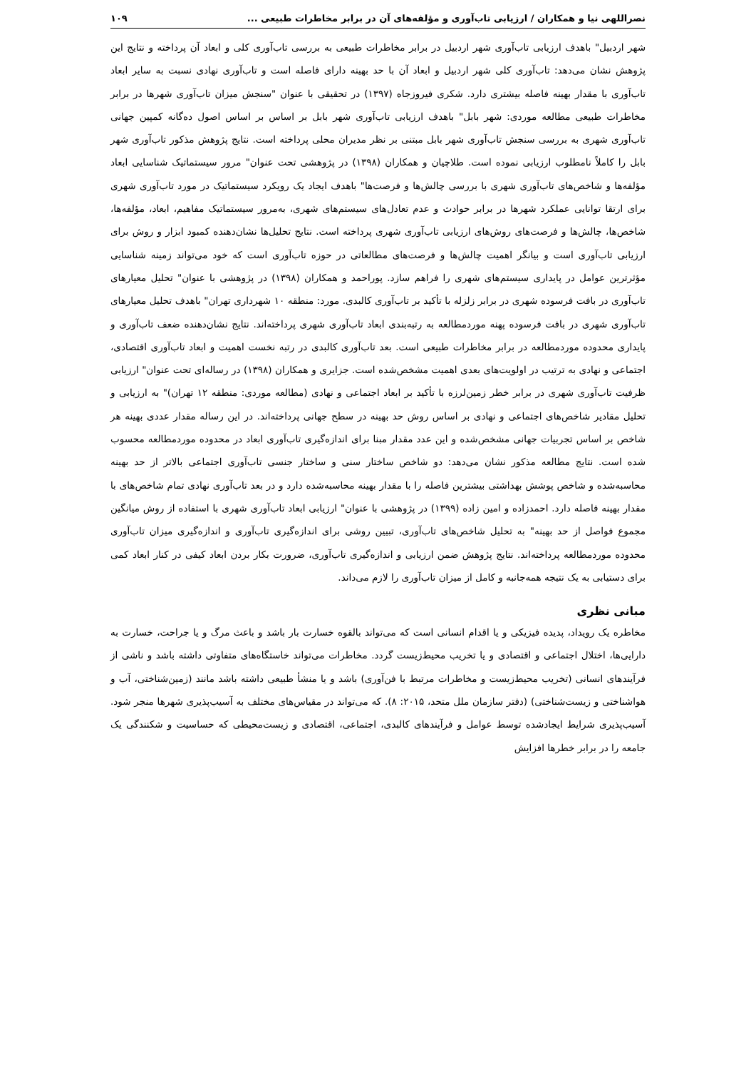نصراللهی نیا و همکاران / ارزیابی تاب‌آوری و مؤلفه‌های آن در برابر مخاطرات طبیعی ... ۱۰۹
شهر اردبیل" باهدف ارزیابی تاب‌آوری شهر اردبیل در برابر مخاطرات طبیعی به بررسی تاب‌آوری کلی و ابعاد آن پرداخته و نتایج این پژوهش نشان می‌دهد: تاب‌آوری کلی شهر اردبیل و ابعاد آن با حد بهینه دارای فاصله است و تاب‌آوری نهادی نسبت به سایر ابعاد تاب‌آوری با مقدار بهینه فاصله بیشتری دارد. شکری فیروزجاه (۱۳۹۷) در تحقیقی با عنوان "سنجش میزان تاب‌آوری شهرها در برابر مخاطرات طبیعی مطالعه موردی: شهر بابل" باهدف ارزیابی تاب‌آوری شهر بابل بر اساس بر اساس اصول ده‌گانه کمپین جهانی تاب‌آوری شهری به بررسی سنجش تاب‌آوری شهر بابل مبتنی بر نظر مدیران محلی پرداخته است. نتایج پژوهش مذکور تاب‌آوری شهر بابل را کاملاً نامطلوب ارزیابی نموده است. طلاچیان و همکاران (۱۳۹۸) در پژوهشی تحت عنوان" مرور سیستماتیک شناسایی ابعاد مؤلفه‌ها و شاخص‌های تاب‌آوری شهری با بررسی چالش‌ها و فرصت‌ها" باهدف ایجاد یک رویکرد سیستماتیک در مورد تاب‌آوری شهری برای ارتقا توانایی عملکرد شهرها در برابر حوادث و عدم تعادل‌های سیستم‌های شهری، به‌مرور سیستماتیک مفاهیم، ابعاد، مؤلفه‌ها، شاخص‌ها، چالش‌ها و فرصت‌های روش‌های ارزیابی تاب‌آوری شهری پرداخته است. نتایج تحلیل‌ها نشان‌دهنده کمبود ابزار و روش برای ارزیابی تاب‌آوری است و بیانگر اهمیت چالش‌ها و فرصت‌های مطالعاتی در حوزه تاب‌آوری است که خود می‌تواند زمینه شناسایی مؤثرترین عوامل در پایداری سیستم‌های شهری را فراهم سازد. پوراحمد و همکاران (۱۳۹۸) در پژوهشی با عنوان" تحلیل معیارهای تاب‌آوری در بافت فرسوده شهری در برابر زلزله با تأکید بر تاب‌آوری کالبدی. مورد: منطقه ۱۰ شهرداری تهران" باهدف تحلیل معیارهای تاب‌آوری شهری در بافت فرسوده پهنه موردمطالعه به رتبه‌بندی ابعاد تاب‌آوری شهری پرداخته‌اند. نتایج نشان‌دهنده ضعف تاب‌آوری و پایداری محدوده موردمطالعه در برابر مخاطرات طبیعی است. بعد تاب‌آوری کالبدی در رتبه نخست اهمیت و ابعاد تاب‌آوری اقتصادی، اجتماعی و نهادی به ترتیب در اولویت‌های بعدی اهمیت مشخص‌شده است. جزایری و همکاران (۱۳۹۸) در رساله‌ای تحت عنوان" ارزیابی ظرفیت تاب‌آوری شهری در برابر خطر زمین‌لرزه با تأکید بر ابعاد اجتماعی و نهادی (مطالعه موردی: منطقه ۱۲ تهران)" به ارزیابی و تحلیل مقادیر شاخص‌های اجتماعی و نهادی بر اساس روش حد بهینه در سطح جهانی پرداخته‌اند. در این رساله مقدار عددی بهینه هر شاخص بر اساس تجربیات جهانی مشخص‌شده و این عدد مقدار مبنا برای اندازه‌گیری تاب‌آوری ابعاد در محدوده موردمطالعه محسوب شده است. نتایج مطالعه مذکور نشان می‌دهد: دو شاخص ساختار سنی و ساختار جنسی تاب‌آوری اجتماعی بالاتر از حد بهینه محاسبه‌شده و شاخص پوشش بهداشتی بیشترین فاصله را با مقدار بهینه محاسبه‌شده دارد و در بعد تاب‌آوری نهادی تمام شاخص‌های با مقدار بهینه فاصله دارد. احمدزاده و امین زاده (۱۳۹۹) در پژوهشی با عنوان" ارزیابی ابعاد تاب‌آوری شهری با استفاده از روش میانگین مجموع فواصل از حد بهینه" به تحلیل شاخص‌های تاب‌آوری، تبیین روشی برای اندازه‌گیری تاب‌آوری و اندازه‌گیری میزان تاب‌آوری محدوده موردمطالعه پرداخته‌اند. نتایج پژوهش ضمن ارزیابی و اندازه‌گیری تاب‌آوری، ضرورت بکار بردن ابعاد کیفی در کنار ابعاد کمی برای دستیابی به یک نتیجه همه‌جانبه و کامل از میزان تاب‌آوری را لازم می‌داند.
مبانی نظری
مخاطره یک رویداد، پدیده فیزیکی و یا اقدام انسانی است که می‌تواند بالقوه خسارت بار باشد و باعث مرگ و یا جراحت، خسارت به دارایی‌ها، اختلال اجتماعی و اقتصادی و یا تخریب محیط‌زیست گردد. مخاطرات می‌تواند خاستگاه‌های متفاوتی داشته باشد و ناشی از فرآیندهای انسانی (تخریب محیط‌زیست و مخاطرات مرتبط با فن‌آوری) باشد و یا منشأ طبیعی داشته باشد مانند (زمین‌شناختی، آب و هواشناختی و زیست‌شناختی) (دفتر سازمان ملل متحد، ۲۰۱۵: ۸). که می‌تواند در مقیاس‌های مختلف به آسیب‌پذیری شهرها منجر شود. آسیب‌پذیری شرایط ایجادشده توسط عوامل و فرآیندهای کالبدی، اجتماعی، اقتصادی و زیست‌محیطی که حساسیت و شکنندگی یک جامعه را در برابر خطرها افزایش